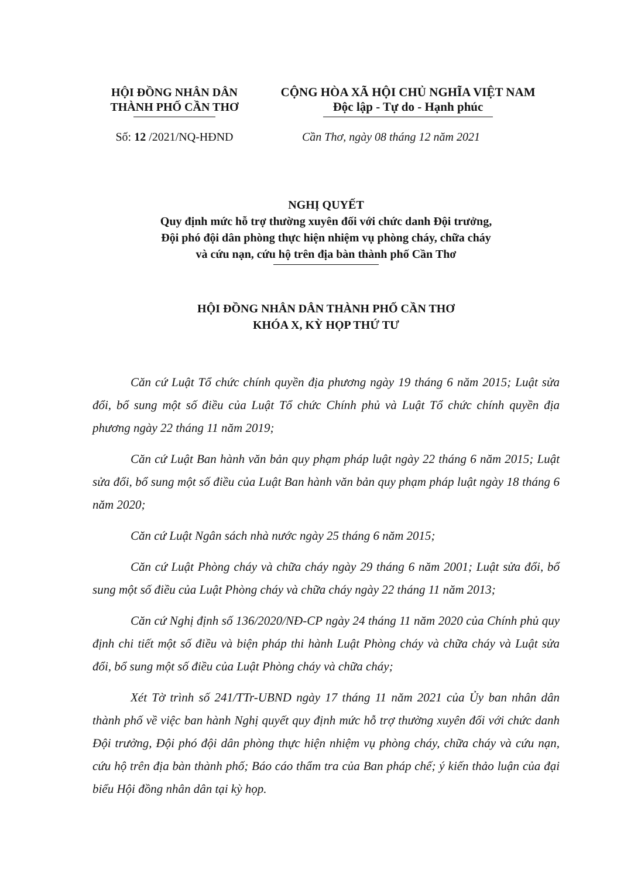HỘI ĐỒNG NHÂN DÂN
THÀNH PHỐ CẦN THƠ
CỘNG HÒA XÃ HỘI CHỦ NGHĨA VIỆT NAM
Độc lập - Tự do - Hạnh phúc
Số: 12 /2021/NQ-HĐND Cần Thơ, ngày 08 tháng 12 năm 2021
NGHỊ QUYẾT
Quy định mức hỗ trợ thường xuyên đối với chức danh Đội trưởng,
Đội phó đội dân phòng thực hiện nhiệm vụ phòng cháy, chữa cháy
và cứu nạn, cứu hộ trên địa bàn thành phố Cần Thơ
HỘI ĐỒNG NHÂN DÂN THÀNH PHỐ CẦN THƠ
KHÓA X, KỲ HỌP THỨ TƯ
Căn cứ Luật Tổ chức chính quyền địa phương ngày 19 tháng 6 năm 2015; Luật sửa đổi, bổ sung một số điều của Luật Tổ chức Chính phủ và Luật Tổ chức chính quyền địa phương ngày 22 tháng 11 năm 2019;
Căn cứ Luật Ban hành văn bản quy phạm pháp luật ngày 22 tháng 6 năm 2015; Luật sửa đổi, bổ sung một số điều của Luật Ban hành văn bản quy phạm pháp luật ngày 18 tháng 6 năm 2020;
Căn cứ Luật Ngân sách nhà nước ngày 25 tháng 6 năm 2015;
Căn cứ Luật Phòng cháy và chữa cháy ngày 29 tháng 6 năm 2001; Luật sửa đổi, bổ sung một số điều của Luật Phòng cháy và chữa cháy ngày 22 tháng 11 năm 2013;
Căn cứ Nghị định số 136/2020/NĐ-CP ngày 24 tháng 11 năm 2020 của Chính phủ quy định chi tiết một số điều và biện pháp thi hành Luật Phòng cháy và chữa cháy và Luật sửa đổi, bổ sung một số điều của Luật Phòng cháy và chữa cháy;
Xét Tờ trình số 241/TTr-UBND ngày 17 tháng 11 năm 2021 của Ủy ban nhân dân thành phố về việc ban hành Nghị quyết quy định mức hỗ trợ thường xuyên đối với chức danh Đội trưởng, Đội phó đội dân phòng thực hiện nhiệm vụ phòng cháy, chữa cháy và cứu nạn, cứu hộ trên địa bàn thành phố; Báo cáo thẩm tra của Ban pháp chế; ý kiến thảo luận của đại biểu Hội đồng nhân dân tại kỳ họp.